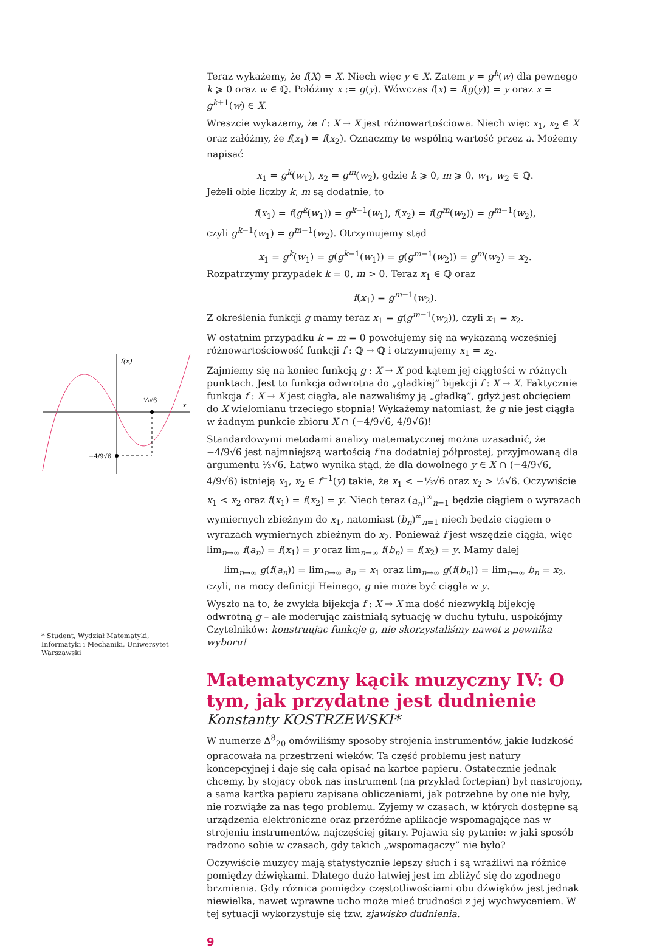f(x)
x
⅓√6
−4/9√6
* Student, Wydział Matematyki, Informatyki i Mechaniki, Uniwersytet Warszawski
Teraz wykażemy, że f(X) = X. Niech więc y ∈ X. Zatem y = g<sup>k</sup>(w) dla pewnego k ⩾ 0 oraz w ∈ ℚ. Połóżmy x := g(y). Wówczas f(x) = f(g(y)) = y oraz x = g<sup>k+1</sup>(w) ∈ X.
Wreszcie wykażemy, że f : X → X jest różnowartościowa. Niech więc x<sub>1</sub>, x<sub>2</sub> ∈ X oraz załóżmy, że f(x<sub>1</sub>) = f(x<sub>2</sub>). Oznaczmy tę wspólną wartość przez a. Możemy napisać
x<sub>1</sub> = g<sup>k</sup>(w<sub>1</sub>), x<sub>2</sub> = g<sup>m</sup>(w<sub>2</sub>), gdzie k ⩾ 0, m ⩾ 0, w<sub>1</sub>, w<sub>2</sub> ∈ ℚ.
Jeżeli obie liczby k, m są dodatnie, to
f(x<sub>1</sub>) = f(g<sup>k</sup>(w<sub>1</sub>)) = g<sup>k−1</sup>(w<sub>1</sub>), f(x<sub>2</sub>) = f(g<sup>m</sup>(w<sub>2</sub>)) = g<sup>m−1</sup>(w<sub>2</sub>),
czyli g<sup>k−1</sup>(w<sub>1</sub>) = g<sup>m−1</sup>(w<sub>2</sub>). Otrzymujemy stąd
x<sub>1</sub> = g<sup>k</sup>(w<sub>1</sub>) = g(g<sup>k−1</sup>(w<sub>1</sub>)) = g(g<sup>m−1</sup>(w<sub>2</sub>)) = g<sup>m</sup>(w<sub>2</sub>) = x<sub>2</sub>.
Rozpatrzymy przypadek k = 0, m > 0. Teraz x<sub>1</sub> ∈ ℚ oraz
f(x<sub>1</sub>) = g<sup>m−1</sup>(w<sub>2</sub>).
Z określenia funkcji g mamy teraz x<sub>1</sub> = g(g<sup>m−1</sup>(w<sub>2</sub>)), czyli x<sub>1</sub> = x<sub>2</sub>.
W ostatnim przypadku k = m = 0 powołujemy się na wykazaną wcześniej różnowartościowość funkcji f : ℚ → ℚ i otrzymujemy x<sub>1</sub> = x<sub>2</sub>.
Zajmiemy się na koniec funkcją g : X → X pod kątem jej ciągłości w różnych punktach. Jest to funkcja odwrotna do „gładkiej” bijekcji f : X → X. Faktycznie funkcja f : X → X jest ciągła, ale nazwaliśmy ją „gładką”, gdyż jest obcięciem do X wielomianu trzeciego stopnia! Wykażemy natomiast, że g nie jest ciągła w żadnym punkcie zbioru X ∩ (−4/9√6, 4/9√6)!
Standardowymi metodami analizy matematycznej można uzasadnić, że −4/9√6 jest najmniejszą wartością f na dodatniej półprostej, przyjmowaną dla argumentu ⅓√6. Łatwo wynika stąd, że dla dowolnego y ∈ X ∩ (−4/9√6, 4/9√6) istnieją x<sub>1</sub>, x<sub>2</sub> ∈ f<sup>−1</sup>(y) takie, że x<sub>1</sub> < −⅓√6 oraz x<sub>2</sub> > ⅓√6. Oczywiście x<sub>1</sub> < x<sub>2</sub> oraz f(x<sub>1</sub>) = f(x<sub>2</sub>) = y. Niech teraz (a<sub>n</sub>)<sup>∞</sup><sub>n=1</sub> będzie ciągiem o wyrazach wymiernych zbieżnym do x<sub>1</sub>, natomiast (b<sub>n</sub>)<sup>∞</sup><sub>n=1</sub> niech będzie ciągiem o wyrazach wymiernych zbieżnym do x<sub>2</sub>. Ponieważ f jest wszędzie ciągła, więc lim<sub>n→∞</sub> f(a<sub>n</sub>) = f(x<sub>1</sub>) = y oraz lim<sub>n→∞</sub> f(b<sub>n</sub>) = f(x<sub>2</sub>) = y. Mamy dalej
lim<sub>n→∞</sub> g(f(a<sub>n</sub>)) = lim<sub>n→∞</sub> a<sub>n</sub> = x<sub>1</sub> oraz lim<sub>n→∞</sub> g(f(b<sub>n</sub>)) = lim<sub>n→∞</sub> b<sub>n</sub> = x<sub>2</sub>,
czyli, na mocy definicji Heinego, g nie może być ciągła w y.
Wyszło na to, że zwykła bijekcja f : X → X ma dość niezwykłą bijekcję odwrotną g – ale moderując zaistniałą sytuację w duchu tytułu, uspokójmy Czytelników: konstruując funkcję g, nie skorzystaliśmy nawet z pewnika wyboru!
Matematyczny kącik muzyczny IV: O tym, jak przydatne jest dudnienie
Konstanty KOSTRZEWSKI*
W numerze Δ<sup>8</sup><sub>20</sub> omówiliśmy sposoby strojenia instrumentów, jakie ludzkość opracowała na przestrzeni wieków. Ta część problemu jest natury koncepcyjnej i daje się cała opisać na kartce papieru. Ostatecznie jednak chcemy, by stojący obok nas instrument (na przykład fortepian) był nastrojony, a sama kartka papieru zapisana obliczeniami, jak potrzebne by one nie były, nie rozwiąże za nas tego problemu. Żyjemy w czasach, w których dostępne są urządzenia elektroniczne oraz przeróżne aplikacje wspomagające nas w strojeniu instrumentów, najczęściej gitary. Pojawia się pytanie: w jaki sposób radzono sobie w czasach, gdy takich „wspomagaczy” nie było?
Oczywiście muzycy mają statystycznie lepszy słuch i są wrażliwi na różnice pomiędzy dźwiękami. Dlatego dużo łatwiej jest im zbliżyć się do zgodnego brzmienia. Gdy różnica pomiędzy częstotliwościami obu dźwięków jest jednak niewielka, nawet wprawne ucho może mieć trudności z jej wychwyceniem. W tej sytuacji wykorzystuje się tzw. zjawisko dudnienia.
9